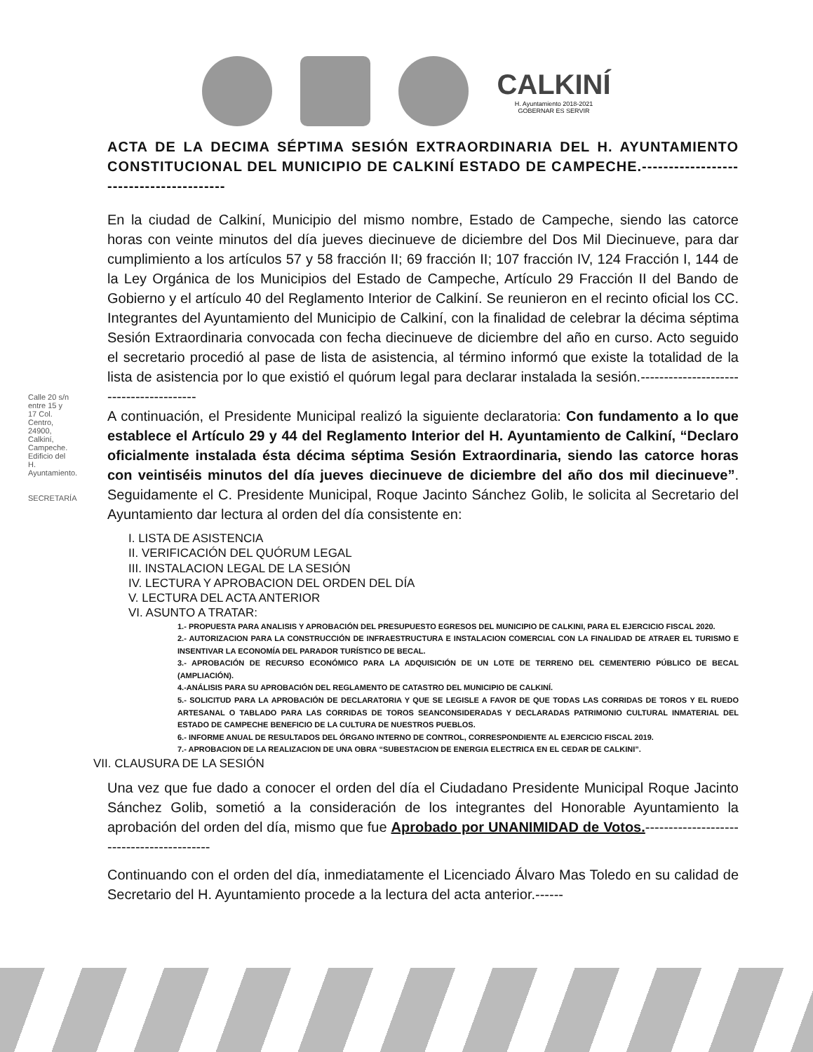CALKINÍ
H. Ayuntamiento 2018-2021
GOBERNAR ES SERVIR
Calle 20 s/n entre 15 y 17 Col. Centro, 24900, Calkiní, Campeche. Edificio del H. Ayuntamiento.
SECRETARÍA
ACTA DE LA DECIMA SÉPTIMA SESIÓN EXTRAORDINARIA DEL H. AYUNTAMIENTO CONSTITUCIONAL DEL MUNICIPIO DE CALKINÍ ESTADO DE CAMPECHE.----------------------------------------
En la ciudad de Calkiní, Municipio del mismo nombre, Estado de Campeche, siendo las catorce horas con veinte minutos del día jueves diecinueve de diciembre del Dos Mil Diecinueve, para dar cumplimiento a los artículos 57 y 58 fracción II; 69 fracción II; 107 fracción IV, 124 Fracción I, 144 de la Ley Orgánica de los Municipios del Estado de Campeche, Artículo 29 Fracción II del Bando de Gobierno y el artículo 40 del Reglamento Interior de Calkiní. Se reunieron en el recinto oficial los CC. Integrantes del Ayuntamiento del Municipio de Calkiní, con la finalidad de celebrar la décima séptima Sesión Extraordinaria convocada con fecha diecinueve de diciembre del año en curso. Acto seguido el secretario procedió al pase de lista de asistencia, al término informó que existe la totalidad de la lista de asistencia por lo que existió el quórum legal para declarar instalada la sesión.----------------------------------------
A continuación, el Presidente Municipal realizó la siguiente declaratoria: Con fundamento a lo que establece el Artículo 29 y 44 del Reglamento Interior del H. Ayuntamiento de Calkiní, “Declaro oficialmente instalada ésta décima séptima Sesión Extraordinaria, siendo las catorce horas con veintiséis minutos del día jueves diecinueve de diciembre del año dos mil diecinueve”. Seguidamente el C. Presidente Municipal, Roque Jacinto Sánchez Golib, le solicita al Secretario del Ayuntamiento dar lectura al orden del día consistente en:
I. LISTA DE ASISTENCIA
II. VERIFICACIÓN DEL QUÓRUM LEGAL
III. INSTALACION LEGAL DE LA SESIÓN
IV. LECTURA Y APROBACION DEL ORDEN DEL DÍA
V. LECTURA DEL ACTA ANTERIOR
VI. ASUNTO A TRATAR:
1.- PROPUESTA PARA ANALISIS Y APROBACIÓN DEL PRESUPUESTO EGRESOS DEL MUNICIPIO DE CALKINI, PARA EL EJERCICIO FISCAL 2020.
2.- AUTORIZACION PARA LA CONSTRUCCIÓN DE INFRAESTRUCTURA E INSTALACION COMERCIAL CON LA FINALIDAD DE ATRAER EL TURISMO E INSENTIVAR LA ECONOMÍA DEL PARADOR TURÍSTICO DE BECAL.
3.- APROBACIÓN DE RECURSO ECONÓMICO PARA LA ADQUISICIÓN DE UN LOTE DE TERRENO DEL CEMENTERIO PÚBLICO DE BECAL (AMPLIACIÓN).
4.-ANÁLISIS PARA SU APROBACIÓN DEL REGLAMENTO DE CATASTRO DEL MUNICIPIO DE CALKINÍ.
5.- SOLICITUD PARA LA APROBACIÓN DE DECLARATORIA Y QUE SE LEGISLE A FAVOR DE QUE TODAS LAS CORRIDAS DE TOROS Y EL RUEDO ARTESANAL O TABLADO PARA LAS CORRIDAS DE TOROS SEANCONSIDERADAS Y DECLARADAS PATRIMONIO CULTURAL INMATERIAL DEL ESTADO DE CAMPECHE BENEFICIO DE LA CULTURA DE NUESTROS PUEBLOS.
6.- INFORME ANUAL DE RESULTADOS DEL ÓRGANO INTERNO DE CONTROL, CORRESPONDIENTE AL EJERCICIO FISCAL 2019.
7.- APROBACION DE LA REALIZACION DE UNA OBRA “SUBESTACION DE ENERGIA ELECTRICA EN EL CEDAR DE CALKINI”.
VII. CLAUSURA DE LA SESIÓN
Una vez que fue dado a conocer el orden del día el Ciudadano Presidente Municipal Roque Jacinto Sánchez Golib, sometió a la consideración de los integrantes del Honorable Ayuntamiento la aprobación del orden del día, mismo que fue Aprobado por UNANIMIDAD de Votos.------------------------------------------
Continuando con el orden del día, inmediatamente el Licenciado Álvaro Mas Toledo en su calidad de Secretario del H. Ayuntamiento procede a la lectura del acta anterior.------